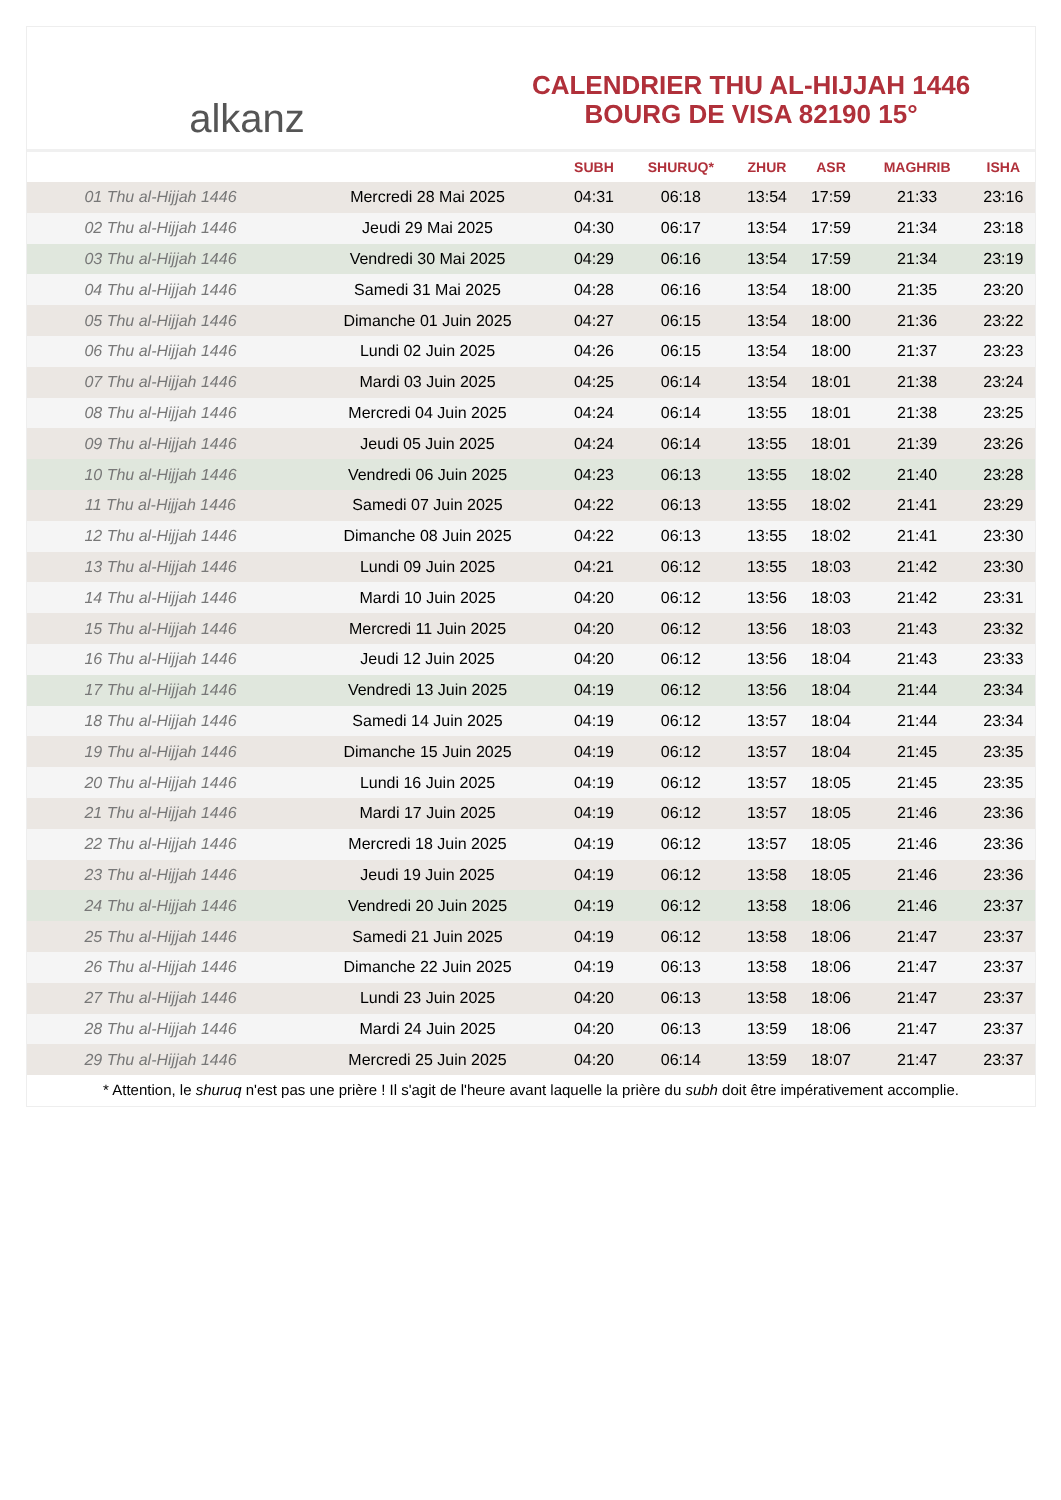alkanz
CALENDRIER THU AL-HIJJAH 1446
BOURG DE VISA 82190 15°
| | | SUBH | SHURUQ* | ZHUR | ASR | MAGHRIB | ISHA |
| --- | --- | --- | --- | --- | --- | --- | --- |
| 01 Thu al-Hijjah 1446 | Mercredi 28 Mai 2025 | 04:31 | 06:18 | 13:54 | 17:59 | 21:33 | 23:16 |
| 02 Thu al-Hijjah 1446 | Jeudi 29 Mai 2025 | 04:30 | 06:17 | 13:54 | 17:59 | 21:34 | 23:18 |
| 03 Thu al-Hijjah 1446 | Vendredi 30 Mai 2025 | 04:29 | 06:16 | 13:54 | 17:59 | 21:34 | 23:19 |
| 04 Thu al-Hijjah 1446 | Samedi 31 Mai 2025 | 04:28 | 06:16 | 13:54 | 18:00 | 21:35 | 23:20 |
| 05 Thu al-Hijjah 1446 | Dimanche 01 Juin 2025 | 04:27 | 06:15 | 13:54 | 18:00 | 21:36 | 23:22 |
| 06 Thu al-Hijjah 1446 | Lundi 02 Juin 2025 | 04:26 | 06:15 | 13:54 | 18:00 | 21:37 | 23:23 |
| 07 Thu al-Hijjah 1446 | Mardi 03 Juin 2025 | 04:25 | 06:14 | 13:54 | 18:01 | 21:38 | 23:24 |
| 08 Thu al-Hijjah 1446 | Mercredi 04 Juin 2025 | 04:24 | 06:14 | 13:55 | 18:01 | 21:38 | 23:25 |
| 09 Thu al-Hijjah 1446 | Jeudi 05 Juin 2025 | 04:24 | 06:14 | 13:55 | 18:01 | 21:39 | 23:26 |
| 10 Thu al-Hijjah 1446 | Vendredi 06 Juin 2025 | 04:23 | 06:13 | 13:55 | 18:02 | 21:40 | 23:28 |
| 11 Thu al-Hijjah 1446 | Samedi 07 Juin 2025 | 04:22 | 06:13 | 13:55 | 18:02 | 21:41 | 23:29 |
| 12 Thu al-Hijjah 1446 | Dimanche 08 Juin 2025 | 04:22 | 06:13 | 13:55 | 18:02 | 21:41 | 23:30 |
| 13 Thu al-Hijjah 1446 | Lundi 09 Juin 2025 | 04:21 | 06:12 | 13:55 | 18:03 | 21:42 | 23:30 |
| 14 Thu al-Hijjah 1446 | Mardi 10 Juin 2025 | 04:20 | 06:12 | 13:56 | 18:03 | 21:42 | 23:31 |
| 15 Thu al-Hijjah 1446 | Mercredi 11 Juin 2025 | 04:20 | 06:12 | 13:56 | 18:03 | 21:43 | 23:32 |
| 16 Thu al-Hijjah 1446 | Jeudi 12 Juin 2025 | 04:20 | 06:12 | 13:56 | 18:04 | 21:43 | 23:33 |
| 17 Thu al-Hijjah 1446 | Vendredi 13 Juin 2025 | 04:19 | 06:12 | 13:56 | 18:04 | 21:44 | 23:34 |
| 18 Thu al-Hijjah 1446 | Samedi 14 Juin 2025 | 04:19 | 06:12 | 13:57 | 18:04 | 21:44 | 23:34 |
| 19 Thu al-Hijjah 1446 | Dimanche 15 Juin 2025 | 04:19 | 06:12 | 13:57 | 18:04 | 21:45 | 23:35 |
| 20 Thu al-Hijjah 1446 | Lundi 16 Juin 2025 | 04:19 | 06:12 | 13:57 | 18:05 | 21:45 | 23:35 |
| 21 Thu al-Hijjah 1446 | Mardi 17 Juin 2025 | 04:19 | 06:12 | 13:57 | 18:05 | 21:46 | 23:36 |
| 22 Thu al-Hijjah 1446 | Mercredi 18 Juin 2025 | 04:19 | 06:12 | 13:57 | 18:05 | 21:46 | 23:36 |
| 23 Thu al-Hijjah 1446 | Jeudi 19 Juin 2025 | 04:19 | 06:12 | 13:58 | 18:05 | 21:46 | 23:36 |
| 24 Thu al-Hijjah 1446 | Vendredi 20 Juin 2025 | 04:19 | 06:12 | 13:58 | 18:06 | 21:46 | 23:37 |
| 25 Thu al-Hijjah 1446 | Samedi 21 Juin 2025 | 04:19 | 06:12 | 13:58 | 18:06 | 21:47 | 23:37 |
| 26 Thu al-Hijjah 1446 | Dimanche 22 Juin 2025 | 04:19 | 06:13 | 13:58 | 18:06 | 21:47 | 23:37 |
| 27 Thu al-Hijjah 1446 | Lundi 23 Juin 2025 | 04:20 | 06:13 | 13:58 | 18:06 | 21:47 | 23:37 |
| 28 Thu al-Hijjah 1446 | Mardi 24 Juin 2025 | 04:20 | 06:13 | 13:59 | 18:06 | 21:47 | 23:37 |
| 29 Thu al-Hijjah 1446 | Mercredi 25 Juin 2025 | 04:20 | 06:14 | 13:59 | 18:07 | 21:47 | 23:37 |
* Attention, le shuruq n'est pas une prière ! Il s'agit de l'heure avant laquelle la prière du subh doit être impérativement accomplie.